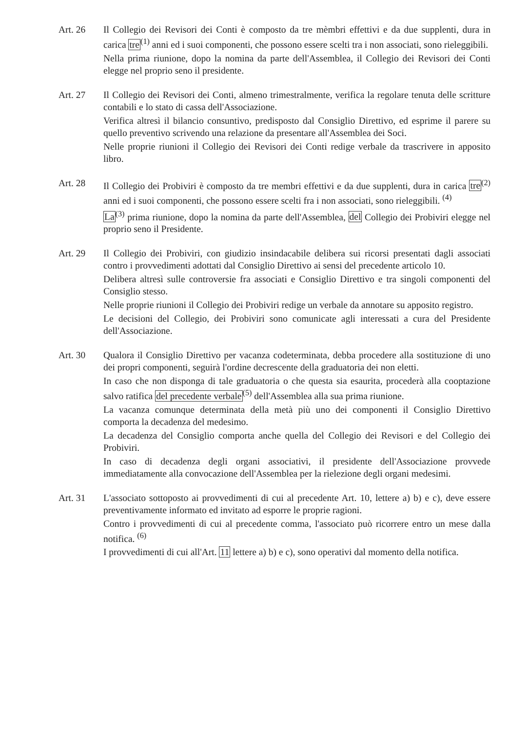Art. 26 Il Collegio dei Revisori dei Conti è composto da tre mèmbri effettivi e da due supplenti, dura in carica tre<sup>(1)</sup> anni ed i suoi componenti, che possono essere scelti tra i non associati, sono rieleggibili.
Nella prima riunione, dopo la nomina da parte dell'Assemblea, il Collegio dei Revisori dei Conti elegge nel proprio seno il presidente.
Art. 27 Il Collegio dei Revisori dei Conti, almeno trimestralmente, verifica la regolare tenuta delle scritture contabili e lo stato di cassa dell'Associazione.
Verifica altresì il bilancio consuntivo, predisposto dal Consiglio Direttivo, ed esprime il parere su quello preventivo scrivendo una relazione da presentare all'Assemblea dei Soci.
Nelle proprie riunioni il Collegio dei Revisori dei Conti redige verbale da trascrivere in apposito libro.
Art. 28 Il Collegio dei Probiviri è composto da tre membri effettivi e da due supplenti, dura in carica tre<sup>(2)</sup> anni ed i suoi componenti, che possono essere scelti fra i non associati, sono rieleggibili. <sup>(4)</sup>
La<sup>(3)</sup> prima riunione, dopo la nomina da parte dell'Assemblea, del Collegio dei Probiviri elegge nel proprio seno il Presidente.
Art. 29 Il Collegio dei Probiviri, con giudizio insindacabile delibera sui ricorsi presentati dagli associati contro i provvedimenti adottati dal Consiglio Direttivo ai sensi del precedente articolo 10.
Delibera altresì sulle controversie fra associati e Consiglio Direttivo e tra singoli componenti del Consiglio stesso.
Nelle proprie riunioni il Collegio dei Probiviri redige un verbale da annotare su apposito registro.
Le decisioni del Collegio, dei Probiviri sono comunicate agli interessati a cura del Presidente dell'Associazione.
Art. 30 Qualora il Consiglio Direttivo per vacanza codeterminata, debba procedere alla sostituzione di uno dei propri componenti, seguirà l'ordine decrescente della graduatoria dei non eletti.
In caso che non disponga di tale graduatoria o che questa sia esaurita, procederà alla cooptazione salvo ratifica del precedente verbale<sup>(5)</sup> dell'Assemblea alla sua prima riunione.
La vacanza comunque determinata della metà più uno dei componenti il Consiglio Direttivo comporta la decadenza del medesimo.
La decadenza del Consiglio comporta anche quella del Collegio dei Revisori e del Collegio dei Probiviri.
In caso di decadenza degli organi associativi, il presidente dell'Associazione provvede immediatamente alla convocazione dell'Assemblea per la rielezione degli organi medesimi.
Art. 31 L'associato sottoposto ai provvedimenti di cui al precedente Art. 10, lettere a) b) e c), deve essere preventivamente informato ed invitato ad esporre le proprie ragioni.
Contro i provvedimenti di cui al precedente comma, l'associato può ricorrere entro un mese dalla notifica. <sup>(6)</sup>
I provvedimenti di cui all'Art. 11 lettere a) b) e c), sono operativi dal momento della notifica.